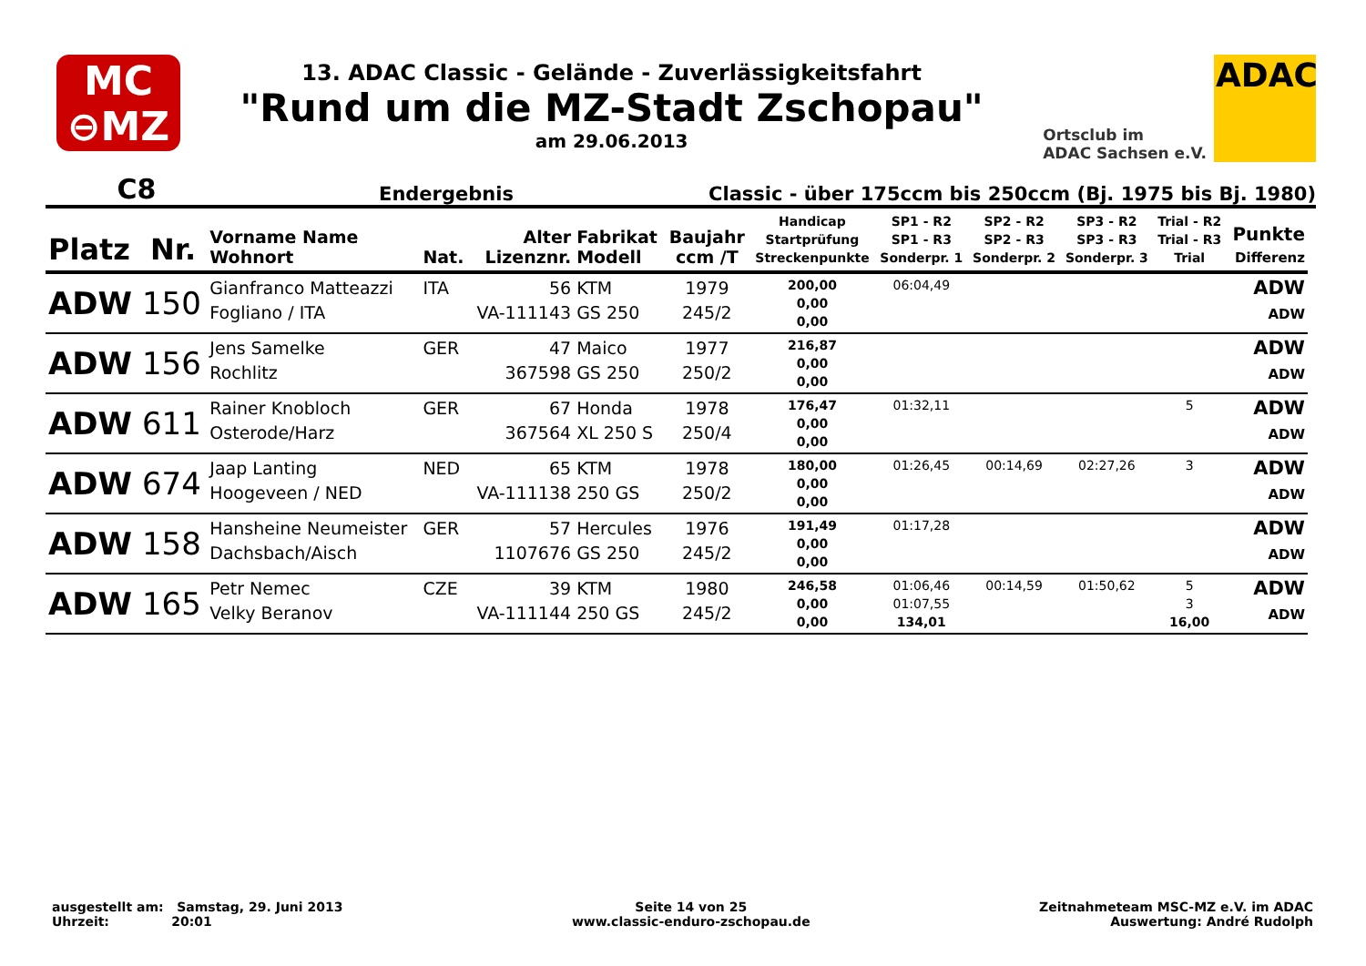MC
⊖MZ
13. ADAC Classic - Gelände - Zuverlässigkeitsfahrt
"Rund um die MZ-Stadt Zschopau"
am 29.06.2013
Ortsclub im
ADAC Sachsen e.V.
ADAC
C8 Endergebnis Classic - über 175ccm bis 250ccm (Bj. 1975 bis Bj. 1980)
| Platz | Nr. | Vorname Name Wohnort | Nat. | Alter Lizenznr. | Fabrikat Modell | Baujahr ccm /T | Handicap Startprüfung Streckenpunkte | SP1 - R2 SP1 - R3 Sonderpr. 1 | SP2 - R2 SP2 - R3 Sonderpr. 2 | SP3 - R2 SP3 - R3 Sonderpr. 3 | Trial - R2 Trial - R3 Trial | Punkte Differenz |
| --- | --- | --- | --- | --- | --- | --- | --- | --- | --- | --- | --- | --- |
| ADW | 150 | Gianfranco Matteazzi Fogliano / ITA | ITA | 56 VA-111143 | KTM GS 250 | 1979 245/2 | 200,00 0,00 0,00 | 06:04,49 | | | | ADW ADW |
| ADW | 156 | Jens Samelke Rochlitz | GER | 47 367598 | Maico GS 250 | 1977 250/2 | 216,87 0,00 0,00 | | | | | ADW ADW |
| ADW | 611 | Rainer Knobloch Osterode/Harz | GER | 67 367564 | Honda XL 250 S | 1978 250/4 | 176,47 0,00 0,00 | 01:32,11 | | | 5 | ADW ADW |
| ADW | 674 | Jaap Lanting Hoogeveen / NED | NED | 65 VA-111138 | KTM 250 GS | 1978 250/2 | 180,00 0,00 0,00 | 01:26,45 | 00:14,69 | 02:27,26 | 3 | ADW ADW |
| ADW | 158 | Hansheine Neumeister Dachsbach/Aisch | GER | 57 1107676 | Hercules GS 250 | 1976 245/2 | 191,49 0,00 0,00 | 01:17,28 | | | | ADW ADW |
| ADW | 165 | Petr Nemec Velky Beranov | CZE | 39 VA-111144 | KTM 250 GS | 1980 245/2 | 246,58 0,00 0,00 | 01:06,46 01:07,55 134,01 | 00:14,59 | 01:50,62 | 5 3 16,00 | ADW ADW |
ausgestellt am: Samstag, 29. Juni 2013
Uhrzeit: 20:01
Seite 14 von 25
www.classic-enduro-zschopau.de
Zeitnahmeteam MSC-MZ e.V. im ADAC
Auswertung: André Rudolph